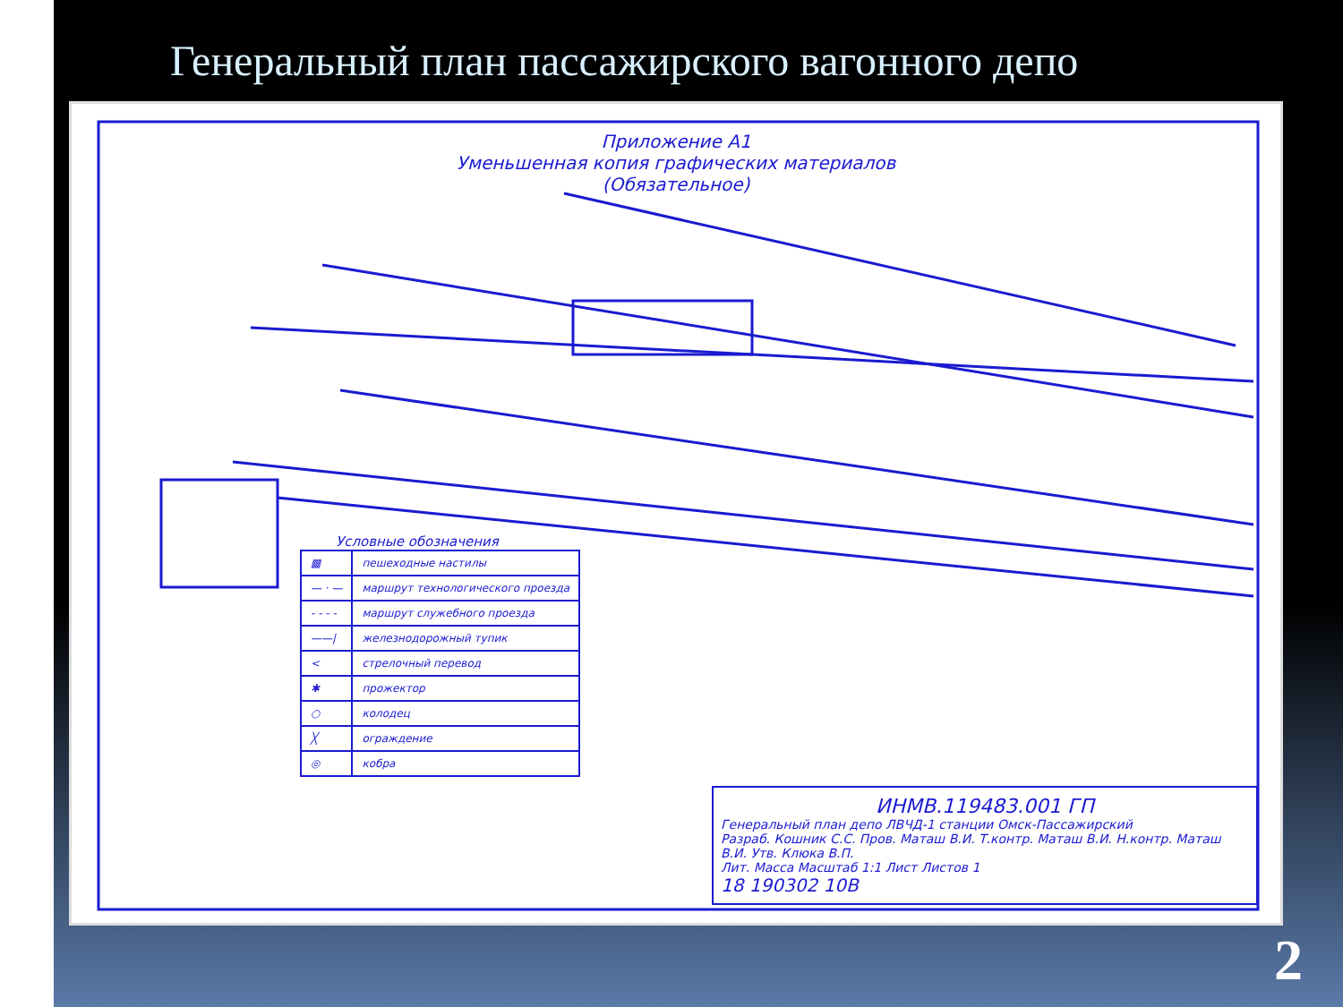Генеральный план пассажирского вагонного депо
Приложение А1
Уменьшенная копия графических материалов
(Обязательное)
Условные обозначения
| ▩ | пешеходные настилы |
| — · — | маршрут технологического проезда |
| - - - - | маршрут служебного проезда |
| ——/ | железнодорожный тупик |
| < | стрелочный перевод |
| ✱ | прожектор |
| ○ | колодец |
| ╳ | ограждение |
| ◎ | кобра |
ИНМВ.119483.001 ГП
Генеральный план депо ЛВЧД-1 станции Омск-Пассажирский
Разраб. Кошник С.С. Пров. Маташ В.И. Т.контр. Маташ В.И. Н.контр. Маташ В.И. Утв. Клюка В.П.
Лит. Масса Масштаб 1:1 Лист Листов 1
18 190302 10В
2